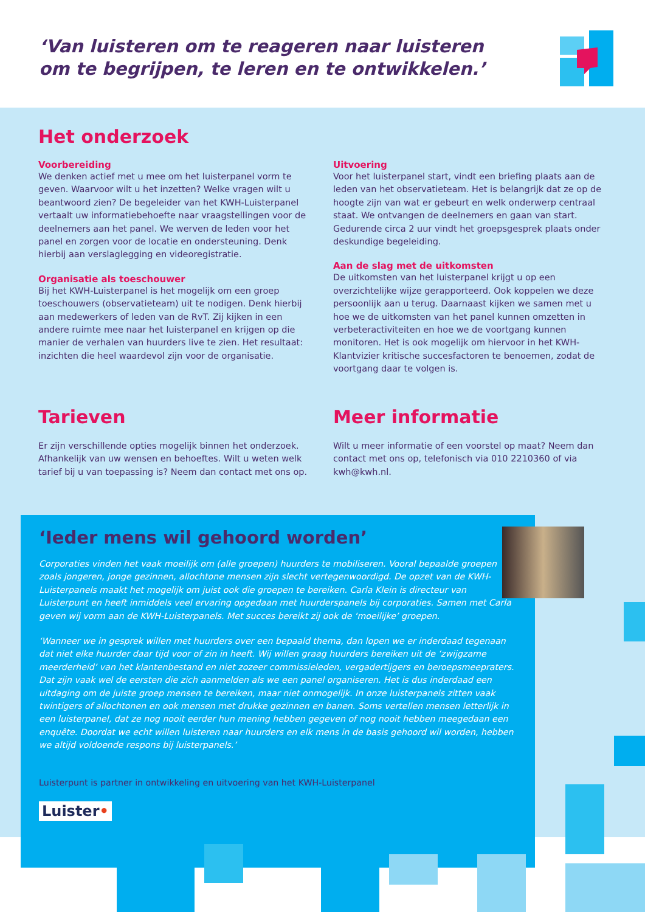‘Van luisteren om te reageren naar luisteren
om te begrijpen, te leren en te ontwikkelen.’
Het onderzoek
Voorbereiding
We denken actief met u mee om het luisterpanel vorm te geven. Waarvoor wilt u het inzetten? Welke vragen wilt u beantwoord zien? De begeleider van het KWH-Luisterpanel vertaalt uw informatiebehoefte naar vraagstellingen voor de deelnemers aan het panel. We werven de leden voor het panel en zorgen voor de locatie en ondersteuning. Denk hierbij aan verslaglegging en videoregistratie.
Organisatie als toeschouwer
Bij het KWH-Luisterpanel is het mogelijk om een groep toeschouwers (observatieteam) uit te nodigen. Denk hierbij aan medewerkers of leden van de RvT. Zij kijken in een andere ruimte mee naar het luisterpanel en krijgen op die manier de verhalen van huurders live te zien. Het resultaat: inzichten die heel waardevol zijn voor de organisatie.
Uitvoering
Voor het luisterpanel start, vindt een briefing plaats aan de leden van het observatieteam. Het is belangrijk dat ze op de hoogte zijn van wat er gebeurt en welk onderwerp centraal staat. We ontvangen de deelnemers en gaan van start. Gedurende circa 2 uur vindt het groepsgesprek plaats onder deskundige begeleiding.
Aan de slag met de uitkomsten
De uitkomsten van het luisterpanel krijgt u op een overzichtelijke wijze gerapporteerd. Ook koppelen we deze persoonlijk aan u terug. Daarnaast kijken we samen met u hoe we de uitkomsten van het panel kunnen omzetten in verbeteractiviteiten en hoe we de voortgang kunnen monitoren. Het is ook mogelijk om hiervoor in het KWH-Klantvizier kritische succesfactoren te benoemen, zodat de voortgang daar te volgen is.
Tarieven
Er zijn verschillende opties mogelijk binnen het onderzoek. Afhankelijk van uw wensen en behoeftes. Wilt u weten welk tarief bij u van toepassing is? Neem dan contact met ons op.
Meer informatie
Wilt u meer informatie of een voorstel op maat? Neem dan contact met ons op, telefonisch via 010 2210360 of via kwh@kwh.nl.
‘Ieder mens wil gehoord worden’
Corporaties vinden het vaak moeilijk om (alle groepen) huurders te mobiliseren. Vooral bepaalde groepen zoals jongeren, jonge gezinnen, allochtone mensen zijn slecht vertegenwoordigd. De opzet van de KWH-Luisterpanels maakt het mogelijk om juist ook die groepen te bereiken. Carla Klein is directeur van Luisterpunt en heeft inmiddels veel ervaring opgedaan met huurderspanels bij corporaties. Samen met Carla geven wij vorm aan de KWH-Luisterpanels. Met succes bereikt zij ook de ‘moeilijke’ groepen.
‘Wanneer we in gesprek willen met huurders over een bepaald thema, dan lopen we er inderdaad tegenaan dat niet elke huurder daar tijd voor of zin in heeft. Wij willen graag huurders bereiken uit de ‘zwijgzame meerderheid’ van het klantenbestand en niet zozeer commissieleden, vergadertijgers en beroepsmeepraters. Dat zijn vaak wel de eersten die zich aanmelden als we een panel organiseren. Het is dus inderdaad een uitdaging om de juiste groep mensen te bereiken, maar niet onmogelijk. In onze luisterpanels zitten vaak twintigers of allochtonen en ook mensen met drukke gezinnen en banen. Soms vertellen mensen letterlijk in een luisterpanel, dat ze nog nooit eerder hun mening hebben gegeven of nog nooit hebben meegedaan een enquête. Doordat we echt willen luisteren naar huurders en elk mens in de basis gehoord wil worden, hebben we altijd voldoende respons bij luisterpanels.’
Luisterpunt is partner in ontwikkeling en uitvoering van het KWH-Luisterpanel
Luister•